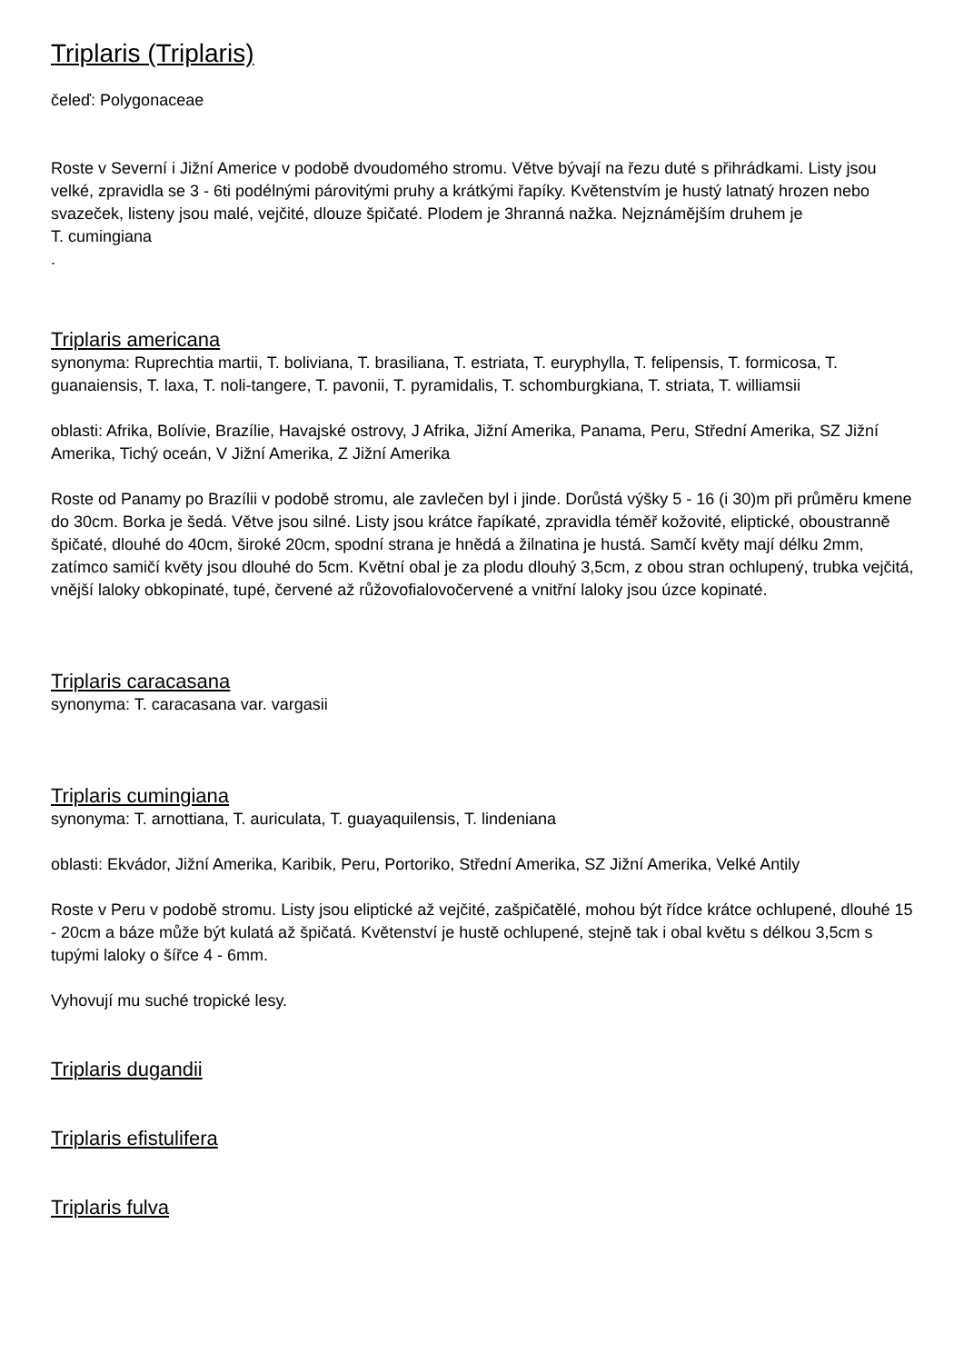Triplaris (Triplaris)
čeleď: Polygonaceae
Roste v Severní i Jižní Americe v podobě dvoudomého stromu. Větve bývají na řezu duté s přihrádkami. Listy jsou velké, zpravidla se 3 - 6ti podélnými párovitými pruhy a krátkými řapíky. Květenstvím je hustý latnatý hrozen nebo svazeček, listeny jsou malé, vejčité, dlouze špičaté. Plodem je 3hranná nažka. Nejznámějším druhem je
T. cumingiana
.
Triplaris americana
synonyma: Ruprechtia martii, T. boliviana, T. brasiliana, T. estriata, T. euryphylla, T. felipensis, T. formicosa, T. guanaiensis, T. laxa, T. noli-tangere, T. pavonii, T. pyramidalis, T. schomburgkiana, T. striata, T. williamsii
oblasti: Afrika, Bolívie, Brazílie, Havajské ostrovy, J Afrika, Jižní Amerika, Panama, Peru, Střední Amerika, SZ Jižní Amerika, Tichý oceán, V Jižní Amerika, Z Jižní Amerika
Roste od Panamy po Brazílii v podobě stromu, ale zavlečen byl i jinde. Dorůstá výšky 5 - 16 (i 30)m při průměru kmene do 30cm. Borka je šedá. Větve jsou silné. Listy jsou krátce řapíkaté, zpravidla téměř kožovité, eliptické, oboustranně špičaté, dlouhé do 40cm, široké 20cm, spodní strana je hnědá a žilnatina je hustá. Samčí květy mají délku 2mm, zatímco samičí květy jsou dlouhé do 5cm. Květní obal je za plodu dlouhý 3,5cm, z obou stran ochlupený, trubka vejčitá, vnější laloky obkopinaté, tupé, červené až růžovofialovočervené a vnitřní laloky jsou úzce kopinaté.
Triplaris caracasana
synonyma: T. caracasana var. vargasii
Triplaris cumingiana
synonyma: T. arnottiana, T. auriculata, T. guayaquilensis, T. lindeniana
oblasti: Ekvádor, Jižní Amerika, Karibik, Peru, Portoriko, Střední Amerika, SZ Jižní Amerika, Velké Antily
Roste v Peru v podobě stromu. Listy jsou eliptické až vejčité, zašpičatělé, mohou být řídce krátce ochlupené, dlouhé 15 - 20cm a báze může být kulatá až špičatá. Květenství je hustě ochlupené, stejně tak i obal květu s délkou 3,5cm s tupými laloky o šířce 4 - 6mm.
Vyhovují mu suché tropické lesy.
Triplaris dugandii
Triplaris efistulifera
Triplaris fulva